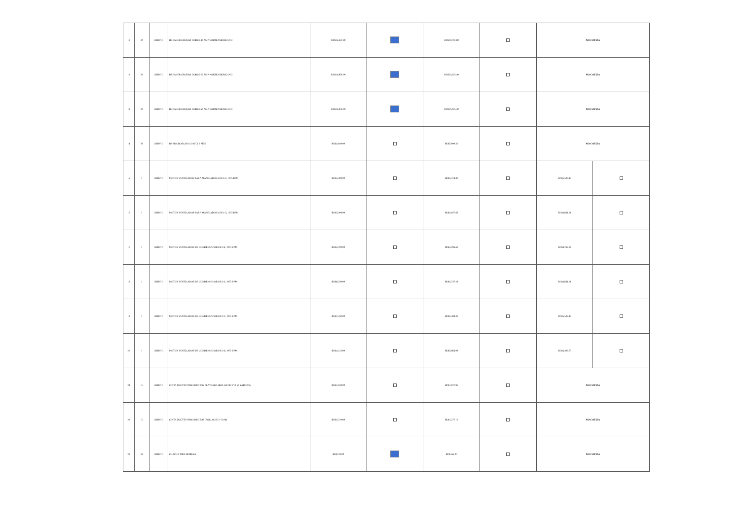| 11 | 20 | UNIDAD | BREAKER GRUESO DOBLE 40 AMP NORTEAMERICANO | RD$16,387.80 | | RD$19,792.80 | | NO COTIZA | |
| 12 | 20 | UNIDAD | BREAKER GRUESO DOBLE 50 AMP NORTEAMERICANO | RD$16,978.00 | | RD$20,025.40 | | NO COTIZA | |
| 13 | 20 | UNIDAD | BREAKER GRUESO DOBLE 60 AMP NORTEAMERICANO | RD$16,978.00 | | RD$20,025.40 | | NO COTIZA | |
| 14 | 50 | UNIDAD | BARRA ROSCADA 5/16" X 6 PIES | RD$4,940.00 | | RD$5,990.50 | | NO COTIZA | |
| 15 | 1 | UNIDAD | MOTOR VENTILADOR PARA MANEJADORA DE 1/2, 1075 RPM | RD$5,300.00 | | RD$5,728.80 | | RD$5,508.47 | |
| 16 | 1 | UNIDAD | MOTOR VENTILADOR PARA MANEJADORA DE 1/3, 1075 RPM | RD$5,300.00 | | RD$4,957.62 | | RD$4,661.01 | |
| 17 | 1 | UNIDAD | MOTOR VENTILADOR DE CONDENSADOR DE 1/4, 1075 RPM | RD$5,700.00 | | RD$4,296.60 | | RD$4,237.28 | |
| 18 | 1 | UNIDAD | MOTOR VENTILADOR DE CONDENSADOR DE 1/3, 1075 RPM | RD$6,350.00 | | RD$4,737.28 | | RD$4,661.01 | |
| 19 | 1 | UNIDAD | MOTOR VENTILADOR DE CONDENSADOR DE 1/2, 1075 RPM | RD$7,350.00 | | RD$5,398.30 | | RD$5,508.47 | |
| 20 | 1 | UNIDAD | MOTOR VENTILADOR DE CONDENSADOR DE 1/6, 1075 RPM | RD$4,415.00 | | RD$3,966.09 | | RD$4,406.77 | |
| 21 | 5 | UNIDAD | CINTA DUCTEY PARA DUCTOS PLATEADA (ROLLO DE 3" X 50 YARDAS) | RD$1,930.00 | | RD$1,927.95 | | NO COTIZA | |
| 22 | 5 | UNIDAD | CINTA DUCTEY PARA DUCTOS (ROLLO DE 2" X 60) | RD$1,510.00 | | RD$1,377.10 | | NO COTIZA | |
| 23 | 50 | UNIDAD | CLAVIJA TIPO HEMBRA | RD$110.00 | | RD$165.00 | | NO COTIZA | |